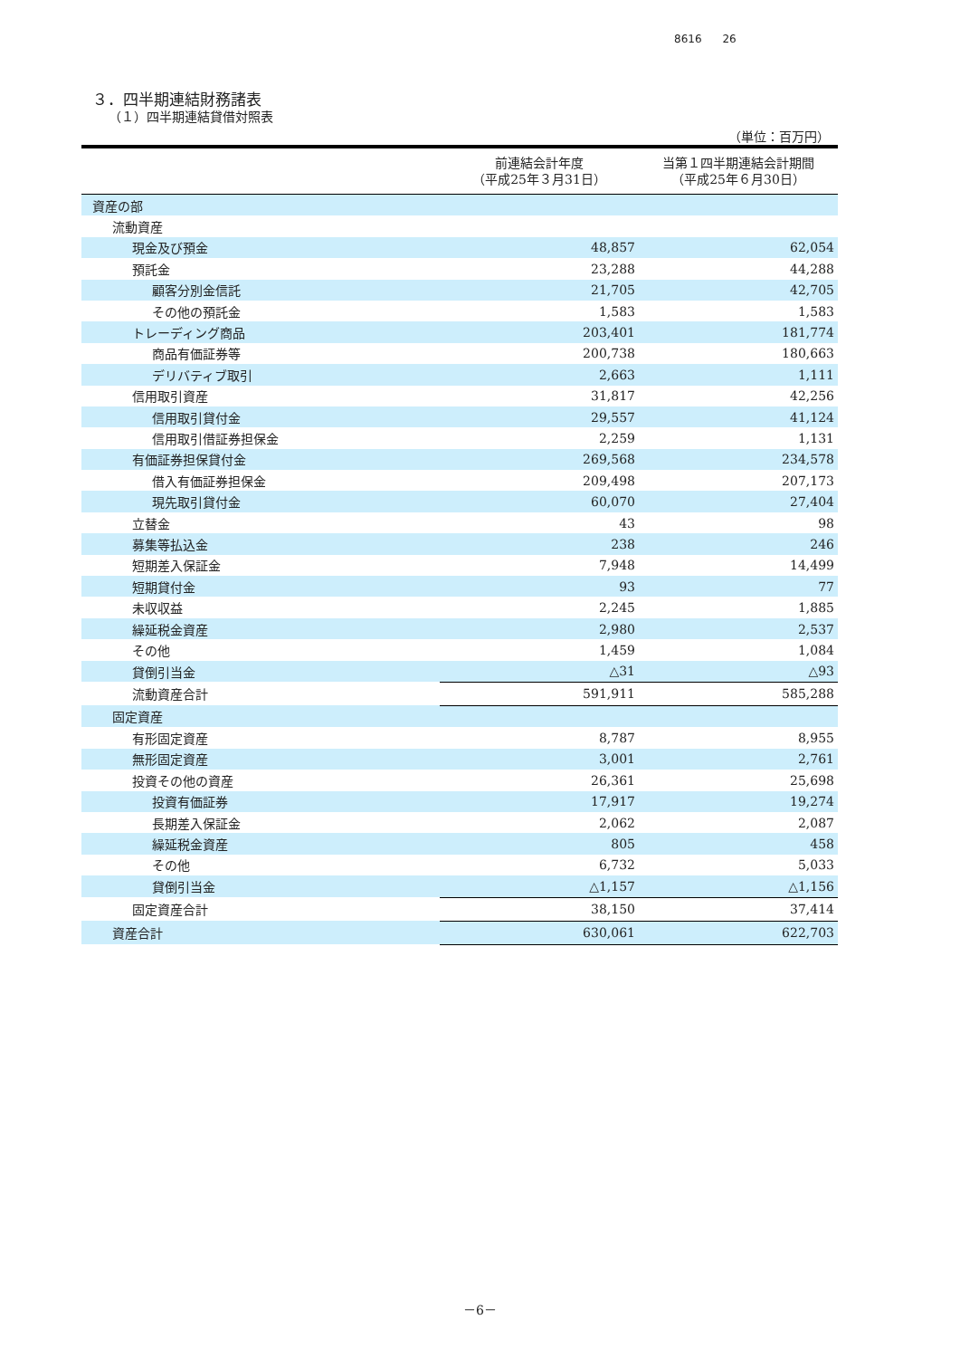8616 26
３．四半期連結財務諸表
（１）四半期連結貸借対照表
（単位：百万円）
| | 前連結会計年度 （平成25年３月31日） | 当第１四半期連結会計期間 （平成25年６月30日） |
| --- | --- | --- |
| 資産の部 | | |
| 流動資産 | | |
| 現金及び預金 | 48,857 | 62,054 |
| 預託金 | 23,288 | 44,288 |
| 顧客分別金信託 | 21,705 | 42,705 |
| その他の預託金 | 1,583 | 1,583 |
| トレーディング商品 | 203,401 | 181,774 |
| 商品有価証券等 | 200,738 | 180,663 |
| デリバティブ取引 | 2,663 | 1,111 |
| 信用取引資産 | 31,817 | 42,256 |
| 信用取引貸付金 | 29,557 | 41,124 |
| 信用取引借証券担保金 | 2,259 | 1,131 |
| 有価証券担保貸付金 | 269,568 | 234,578 |
| 借入有価証券担保金 | 209,498 | 207,173 |
| 現先取引貸付金 | 60,070 | 27,404 |
| 立替金 | 43 | 98 |
| 募集等払込金 | 238 | 246 |
| 短期差入保証金 | 7,948 | 14,499 |
| 短期貸付金 | 93 | 77 |
| 未収収益 | 2,245 | 1,885 |
| 繰延税金資産 | 2,980 | 2,537 |
| その他 | 1,459 | 1,084 |
| 貸倒引当金 | △31 | △93 |
| 流動資産合計 | 591,911 | 585,288 |
| 固定資産 | | |
| 有形固定資産 | 8,787 | 8,955 |
| 無形固定資産 | 3,001 | 2,761 |
| 投資その他の資産 | 26,361 | 25,698 |
| 投資有価証券 | 17,917 | 19,274 |
| 長期差入保証金 | 2,062 | 2,087 |
| 繰延税金資産 | 805 | 458 |
| その他 | 6,732 | 5,033 |
| 貸倒引当金 | △1,157 | △1,156 |
| 固定資産合計 | 38,150 | 37,414 |
| 資産合計 | 630,061 | 622,703 |
－6－